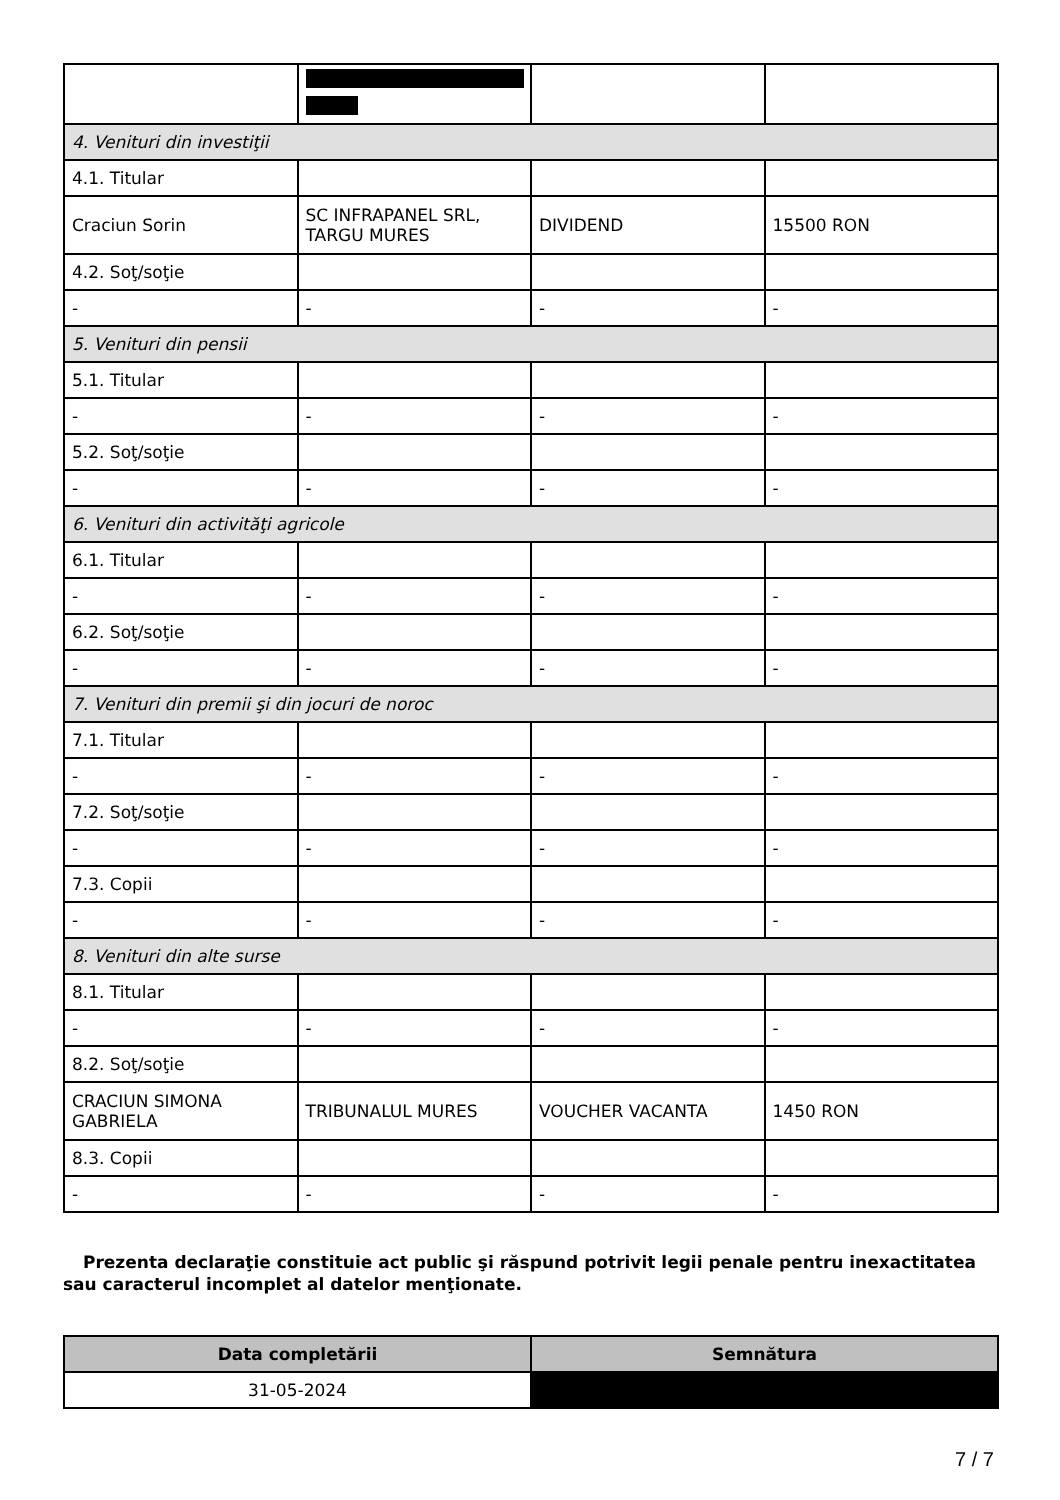| 4. Venituri din investiţii | | | |
| 4.1. Titular | | | |
| Craciun Sorin | SC INFRAPANEL SRL, TARGU MURES | DIVIDEND | 15500 RON |
| 4.2. Soţ/soţie | | | |
| - | - | - | - |
| 5. Venituri din pensii | | | |
| 5.1. Titular | | | |
| - | - | - | - |
| 5.2. Soţ/soţie | | | |
| - | - | - | - |
| 6. Venituri din activităţi agricole | | | |
| 6.1. Titular | | | |
| - | - | - | - |
| 6.2. Soţ/soţie | | | |
| - | - | - | - |
| 7. Venituri din premii şi din jocuri de noroc | | | |
| 7.1. Titular | | | |
| - | - | - | - |
| 7.2. Soţ/soţie | | | |
| - | - | - | - |
| 7.3. Copii | | | |
| - | - | - | - |
| 8. Venituri din alte surse | | | |
| 8.1. Titular | | | |
| - | - | - | - |
| 8.2. Soţ/soţie | | | |
| CRACIUN SIMONA GABRIELA | TRIBUNALUL MURES | VOUCHER VACANTA | 1450 RON |
| 8.3. Copii | | | |
| - | - | - | - |
Prezenta declaraţie constituie act public şi răspund potrivit legii penale pentru inexactitatea sau caracterul incomplet al datelor menţionate.
| Data completării | Semnătura |
| --- | --- |
| 31-05-2024 | |
7 / 7